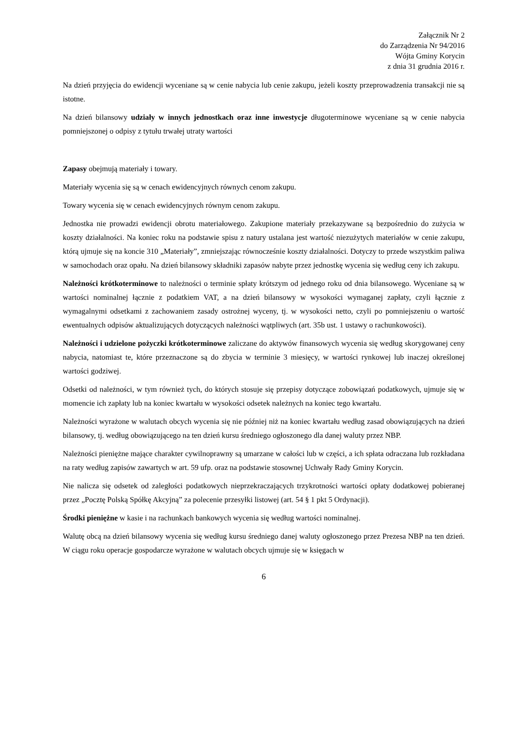Załącznik Nr 2
do Zarządzenia Nr 94/2016
Wójta Gminy Korycin
z dnia 31 grudnia 2016 r.
Na dzień przyjęcia do ewidencji wyceniane są w cenie nabycia lub cenie zakupu, jeżeli koszty przeprowadzenia transakcji nie są istotne.
Na dzień bilansowy udziały w innych jednostkach oraz inne inwestycje długoterminowe wyceniane są w cenie nabycia pomniejszonej o odpisy z tytułu trwałej utraty wartości
Zapasy obejmują materiały i towary.
Materiały wycenia się są w cenach ewidencyjnych równych cenom zakupu.
Towary wycenia się w cenach ewidencyjnych równym cenom zakupu.
Jednostka nie prowadzi ewidencji obrotu materiałowego. Zakupione materiały przekazywane są bezpośrednio do zużycia w koszty działalności. Na koniec roku na podstawie spisu z natury ustalana jest wartość niezużytych materiałów w cenie zakupu, którą ujmuje się na koncie 310 „Materiały”, zmniejszając równocześnie koszty działalności. Dotyczy to przede wszystkim paliwa w samochodach oraz opału. Na dzień bilansowy składniki zapasów nabyte przez jednostkę wycenia się według ceny ich zakupu.
Należności krótkoterminowe to należności o terminie spłaty krótszym od jednego roku od dnia bilansowego. Wyceniane są w wartości nominalnej łącznie z podatkiem VAT, a na dzień bilansowy w wysokości wymaganej zapłaty, czyli łącznie z wymagalnymi odsetkami z zachowaniem zasady ostrożnej wyceny, tj. w wysokości netto, czyli po pomniejszeniu o wartość ewentualnych odpisów aktualizujących dotyczących należności wątpliwych (art. 35b ust. 1 ustawy o rachunkowości).
Należności i udzielone pożyczki krótkoterminowe zaliczane do aktywów finansowych wycenia się według skorygowanej ceny nabycia, natomiast te, które przeznaczone są do zbycia w terminie 3 miesięcy, w wartości rynkowej lub inaczej określonej wartości godziwej.
Odsetki od należności, w tym również tych, do których stosuje się przepisy dotyczące zobowiązań podatkowych, ujmuje się w momencie ich zapłaty lub na koniec kwartału w wysokości odsetek należnych na koniec tego kwartału.
Należności wyrażone w walutach obcych wycenia się nie później niż na koniec kwartału według zasad obowiązujących na dzień bilansowy, tj. według obowiązującego na ten dzień kursu średniego ogłoszonego dla danej waluty przez NBP.
Należności pieniężne mające charakter cywilnoprawny są umarzane w całości lub w części, a ich spłata odraczana lub rozkładana na raty według zapisów zawartych w art. 59 ufp. oraz na podstawie stosownej Uchwały Rady Gminy Korycin.
Nie nalicza się odsetek od zaległości podatkowych nieprzekraczających trzykrotności wartości opłaty dodatkowej pobieranej przez „Pocztę Polską Spółkę Akcyjną” za polecenie przesyłki listowej (art. 54 § 1 pkt 5 Ordynacji).
Środki pieniężne w kasie i na rachunkach bankowych wycenia się według wartości nominalnej.
Walutę obcą na dzień bilansowy wycenia się według kursu średniego danej waluty ogłoszonego przez Prezesa NBP na ten dzień. W ciągu roku operacje gospodarcze wyrażone w walutach obcych ujmuje się w księgach w
6